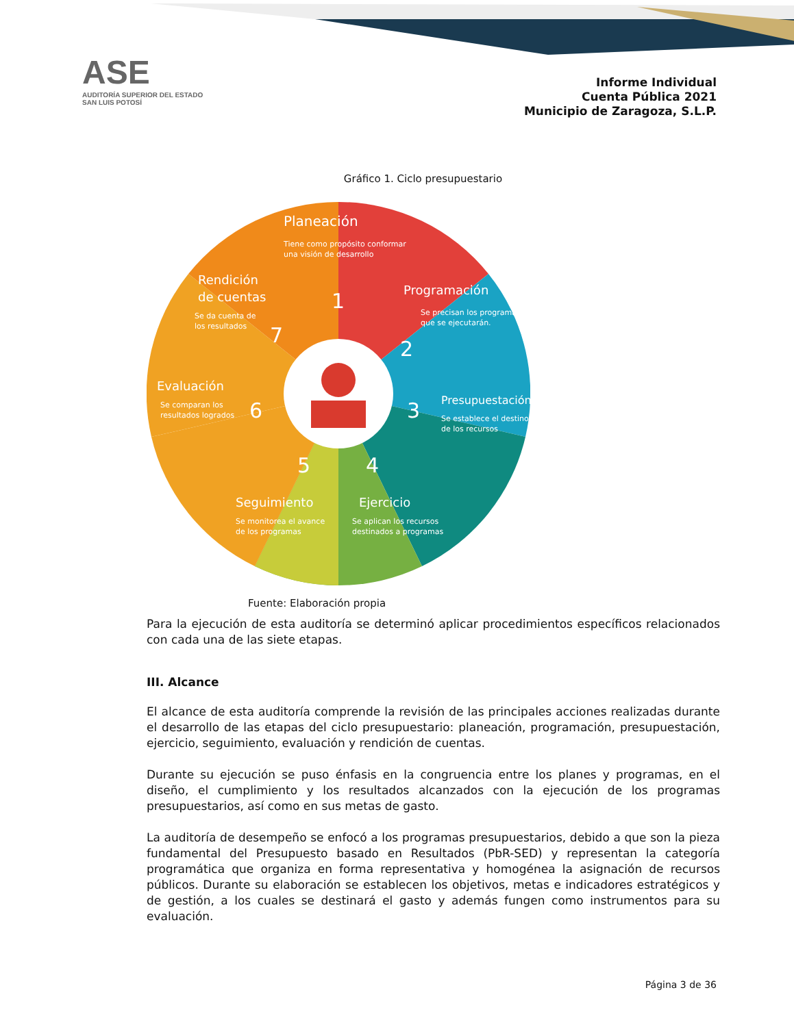ASE
AUDITORÍA SUPERIOR DEL ESTADO
SAN LUIS POTOSÍ
Informe Individual
Cuenta Pública 2021
Municipio de Zaragoza, S.L.P.
Gráfico 1. Ciclo presupuestario
Planeación
Tiene como propósito conformar
una visión de desarrollo
1
Programación
Se precisan los programas
que se ejecutarán.
2
Presupuestación
Se establece el destino
de los recursos
3
Ejercicio
Se aplican los recursos
destinados a programas
4
Seguimiento
Se monitorea el avance
de los programas
5
Evaluación
Se comparan los
resultados logrados
6
Rendición
de cuentas
Se da cuenta de
los resultados
7
Fuente: Elaboración propia
Para la ejecución de esta auditoría se determinó aplicar procedimientos específicos relacionados con cada una de las siete etapas.
III. Alcance
El alcance de esta auditoría comprende la revisión de las principales acciones realizadas durante el desarrollo de las etapas del ciclo presupuestario: planeación, programación, presupuestación, ejercicio, seguimiento, evaluación y rendición de cuentas.
Durante su ejecución se puso énfasis en la congruencia entre los planes y programas, en el diseño, el cumplimiento y los resultados alcanzados con la ejecución de los programas presupuestarios, así como en sus metas de gasto.
La auditoría de desempeño se enfocó a los programas presupuestarios, debido a que son la pieza fundamental del Presupuesto basado en Resultados (PbR-SED) y representan la categoría programática que organiza en forma representativa y homogénea la asignación de recursos públicos. Durante su elaboración se establecen los objetivos, metas e indicadores estratégicos y de gestión, a los cuales se destinará el gasto y además fungen como instrumentos para su evaluación.
Página 3 de 36